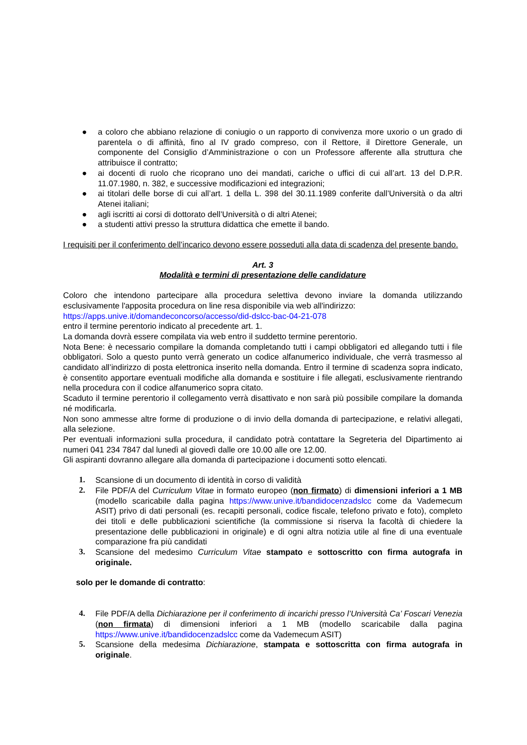● a coloro che abbiano relazione di coniugio o un rapporto di convivenza more uxorio o un grado di parentela o di affinità, fino al IV grado compreso, con il Rettore, il Direttore Generale, un componente del Consiglio d’Amministrazione o con un Professore afferente alla struttura che attribuisce il contratto;
● ai docenti di ruolo che ricoprano uno dei mandati, cariche o uffici di cui all’art. 13 del D.P.R. 11.07.1980, n. 382, e successive modificazioni ed integrazioni;
● ai titolari delle borse di cui all’art. 1 della L. 398 del 30.11.1989 conferite dall’Università o da altri Atenei italiani;
● agli iscritti ai corsi di dottorato dell’Università o di altri Atenei;
● a studenti attivi presso la struttura didattica che emette il bando.
I requisiti per il conferimento dell’incarico devono essere posseduti alla data di scadenza del presente bando.
Art. 3
Modalità e termini di presentazione delle candidature
Coloro che intendono partecipare alla procedura selettiva devono inviare la domanda utilizzando esclusivamente l'apposita procedura on line resa disponibile via web all'indirizzo:
https://apps.unive.it/domandeconcorso/accesso/did-dslcc-bac-04-21-078
entro il termine perentorio indicato al precedente art. 1.
La domanda dovrà essere compilata via web entro il suddetto termine perentorio.
Nota Bene: è necessario compilare la domanda completando tutti i campi obbligatori ed allegando tutti i file obbligatori. Solo a questo punto verrà generato un codice alfanumerico individuale, che verrà trasmesso al candidato all’indirizzo di posta elettronica inserito nella domanda. Entro il termine di scadenza sopra indicato, è consentito apportare eventuali modifiche alla domanda e sostituire i file allegati, esclusivamente rientrando nella procedura con il codice alfanumerico sopra citato.
Scaduto il termine perentorio il collegamento verrà disattivato e non sarà più possibile compilare la domanda né modificarla.
Non sono ammesse altre forme di produzione o di invio della domanda di partecipazione, e relativi allegati, alla selezione.
Per eventuali informazioni sulla procedura, il candidato potrà contattare la Segreteria del Dipartimento ai numeri 041 234 7847 dal lunedì al giovedì dalle ore 10.00 alle ore 12.00.
Gli aspiranti dovranno allegare alla domanda di partecipazione i documenti sotto elencati.
1. Scansione di un documento di identità in corso di validità
2. File PDF/A del Curriculum Vitae in formato europeo (non firmato) di dimensioni inferiori a 1 MB (modello scaricabile dalla pagina https://www.unive.it/bandidocenzadslcc come da Vademecum ASIT) privo di dati personali (es. recapiti personali, codice fiscale, telefono privato e foto), completo dei titoli e delle pubblicazioni scientifiche (la commissione si riserva la facoltà di chiedere la presentazione delle pubblicazioni in originale) e di ogni altra notizia utile al fine di una eventuale comparazione fra più candidati
3. Scansione del medesimo Curriculum Vitae stampato e sottoscritto con firma autografa in originale.
solo per le domande di contratto:
4. File PDF/A della Dichiarazione per il conferimento di incarichi presso l’Università Ca’ Foscari Venezia (non firmata) di dimensioni inferiori a 1 MB (modello scaricabile dalla pagina https://www.unive.it/bandidocenzadslcc come da Vademecum ASIT)
5. Scansione della medesima Dichiarazione, stampata e sottoscritta con firma autografa in originale.